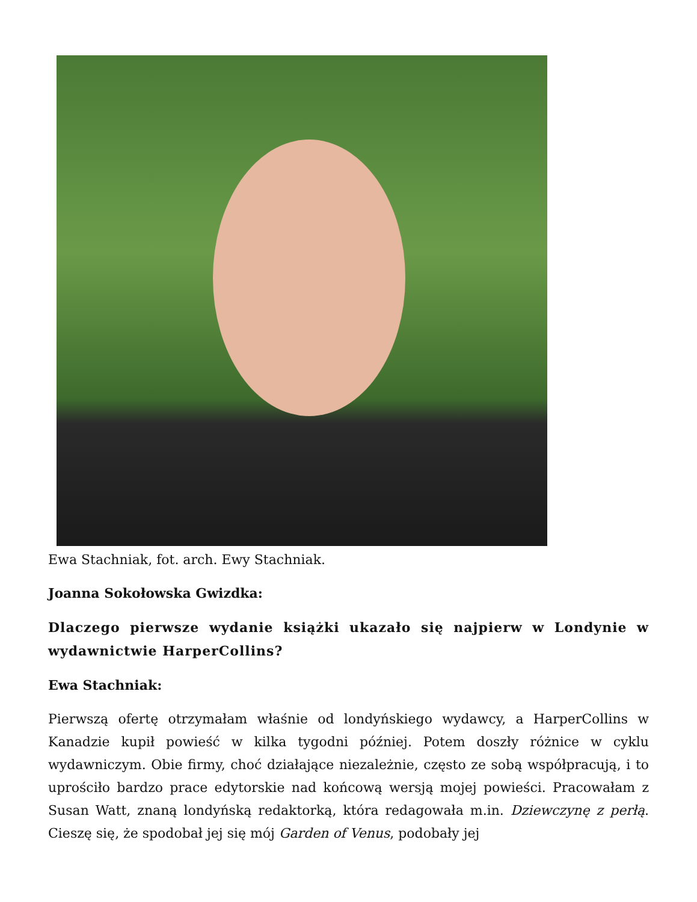Ewa Stachniak, fot. arch. Ewy Stachniak.
Joanna Sokołowska Gwizdka:
Dlaczego pierwsze wydanie książki ukazało się najpierw w Londynie w wydawnictwie HarperCollins?
Ewa Stachniak:
Pierwszą ofertę otrzymałam właśnie od londyńskiego wydawcy, a HarperCollins w Kanadzie kupił powieść w kilka tygodni później. Potem doszły różnice w cyklu wydawniczym. Obie firmy, choć działające niezależnie, często ze sobą współpracują, i to uprościło bardzo prace edytorskie nad końcową wersją mojej powieści. Pracowałam z Susan Watt, znaną londyńską redaktorką, która redagowała m.in. Dziewczynę z perłą. Cieszę się, że spodobał jej się mój Garden of Venus, podobały jej